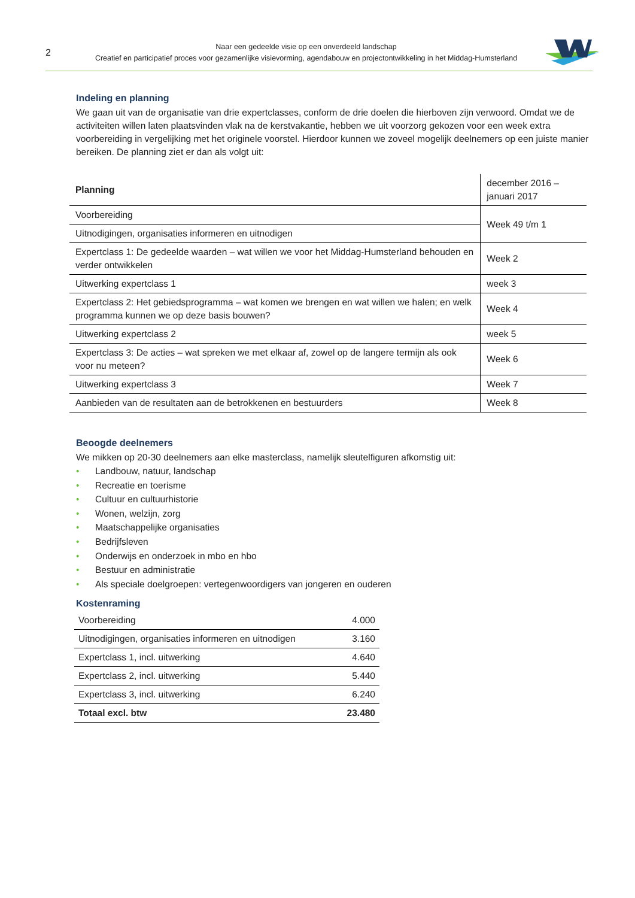2
Naar een gedeelde visie op een onverdeeld landschap
Creatief en participatief proces voor gezamenlijke visievorming, agendabouw en projectontwikkeling in het Middag-Humsterland
Indeling en planning
We gaan uit van de organisatie van drie expertclasses, conform de drie doelen die hierboven zijn verwoord. Omdat we de activiteiten willen laten plaatsvinden vlak na de kerstvakantie, hebben we uit voorzorg gekozen voor een week extra voorbereiding in vergelijking met het originele voorstel. Hierdoor kunnen we zoveel mogelijk deelnemers op een juiste manier bereiken. De planning ziet er dan als volgt uit:
| Planning | december 2016 – januari 2017 |
| Voorbereiding | Week 49 t/m 1 |
| Uitnodigingen, organisaties informeren en uitnodigen | |
| Expertclass 1: De gedeelde waarden – wat willen we voor het Middag-Humsterland behouden en verder ontwikkelen | Week 2 |
| Uitwerking expertclass 1 | week 3 |
| Expertclass 2: Het gebiedsprogramma – wat komen we brengen en wat willen we halen; en welk programma kunnen we op deze basis bouwen? | Week 4 |
| Uitwerking expertclass 2 | week 5 |
| Expertclass 3: De acties – wat spreken we met elkaar af, zowel op de langere termijn als ook voor nu meteen? | Week 6 |
| Uitwerking expertclass 3 | Week 7 |
| Aanbieden van de resultaten aan de betrokkenen en bestuurders | Week 8 |
Beoogde deelnemers
We mikken op 20-30 deelnemers aan elke masterclass, namelijk sleutelfiguren afkomstig uit:
• Landbouw, natuur, landschap
• Recreatie en toerisme
• Cultuur en cultuurhistorie
• Wonen, welzijn, zorg
• Maatschappelijke organisaties
• Bedrijfsleven
• Onderwijs en onderzoek in mbo en hbo
• Bestuur en administratie
• Als speciale doelgroepen: vertegenwoordigers van jongeren en ouderen
Kostenraming
| Voorbereiding | 4.000 |
| Uitnodigingen, organisaties informeren en uitnodigen | 3.160 |
| Expertclass 1, incl. uitwerking | 4.640 |
| Expertclass 2, incl. uitwerking | 5.440 |
| Expertclass 3, incl. uitwerking | 6.240 |
| Totaal excl. btw | 23.480 |